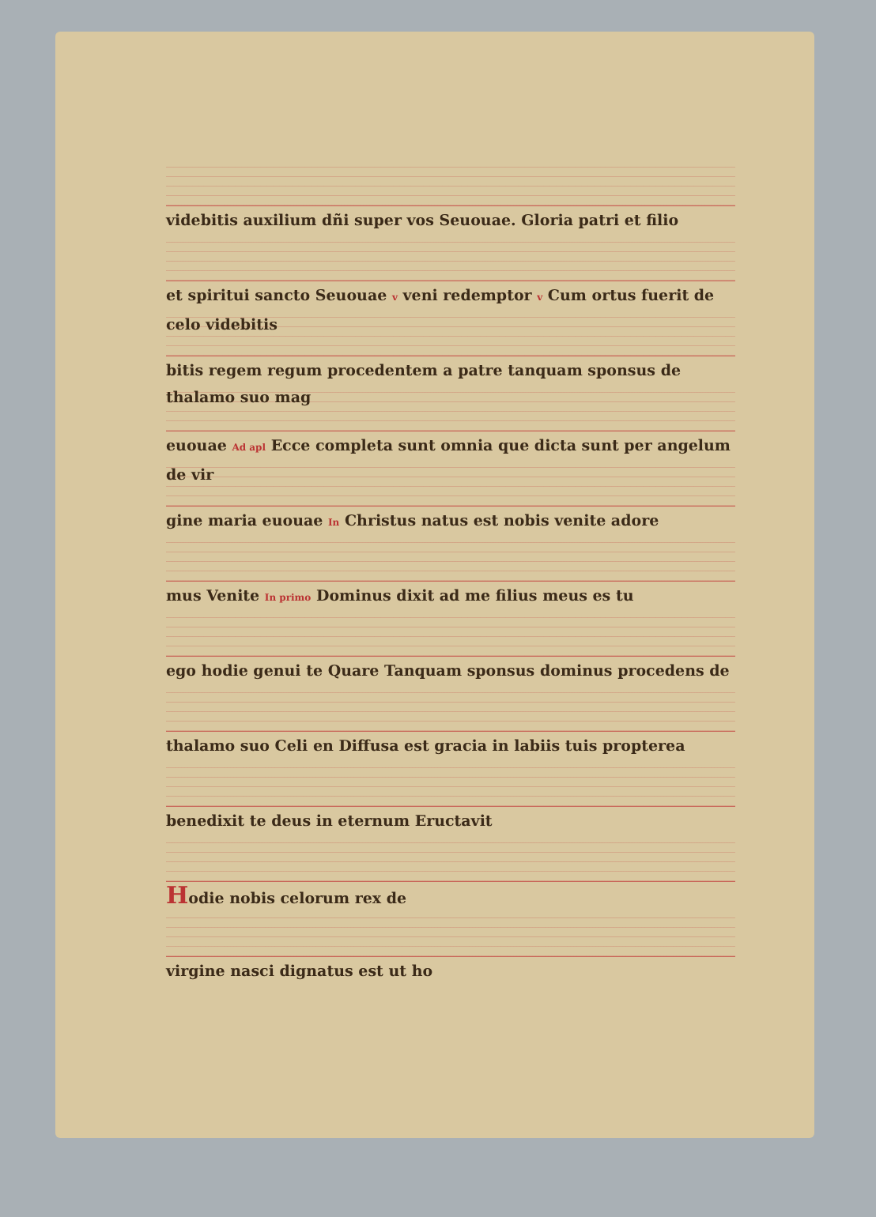videbitis auxilium dñi super vos Seuouae. Gloria patri et filio
et spiritui sancto Seuouae v veni redemptor v Cum ortus fuerit de celo videbitis
bitis regem regum procedentem a patre tanquam sponsus de thalamo suo mag
euouae Ad apl Ecce completa sunt omnia que dicta sunt per angelum de vir
gine maria euouae In Christus natus est nobis venite adore
mus Venite In primo Dominus dixit ad me filius meus es tu
ego hodie genui te Quare Tanquam sponsus dominus procedens de
thalamo suo Celi en Diffusa est gracia in labiis tuis propterea
benedixit te deus in eternum Eructavit
Hodie nobis celorum rex de
virgine nasci dignatus est ut ho